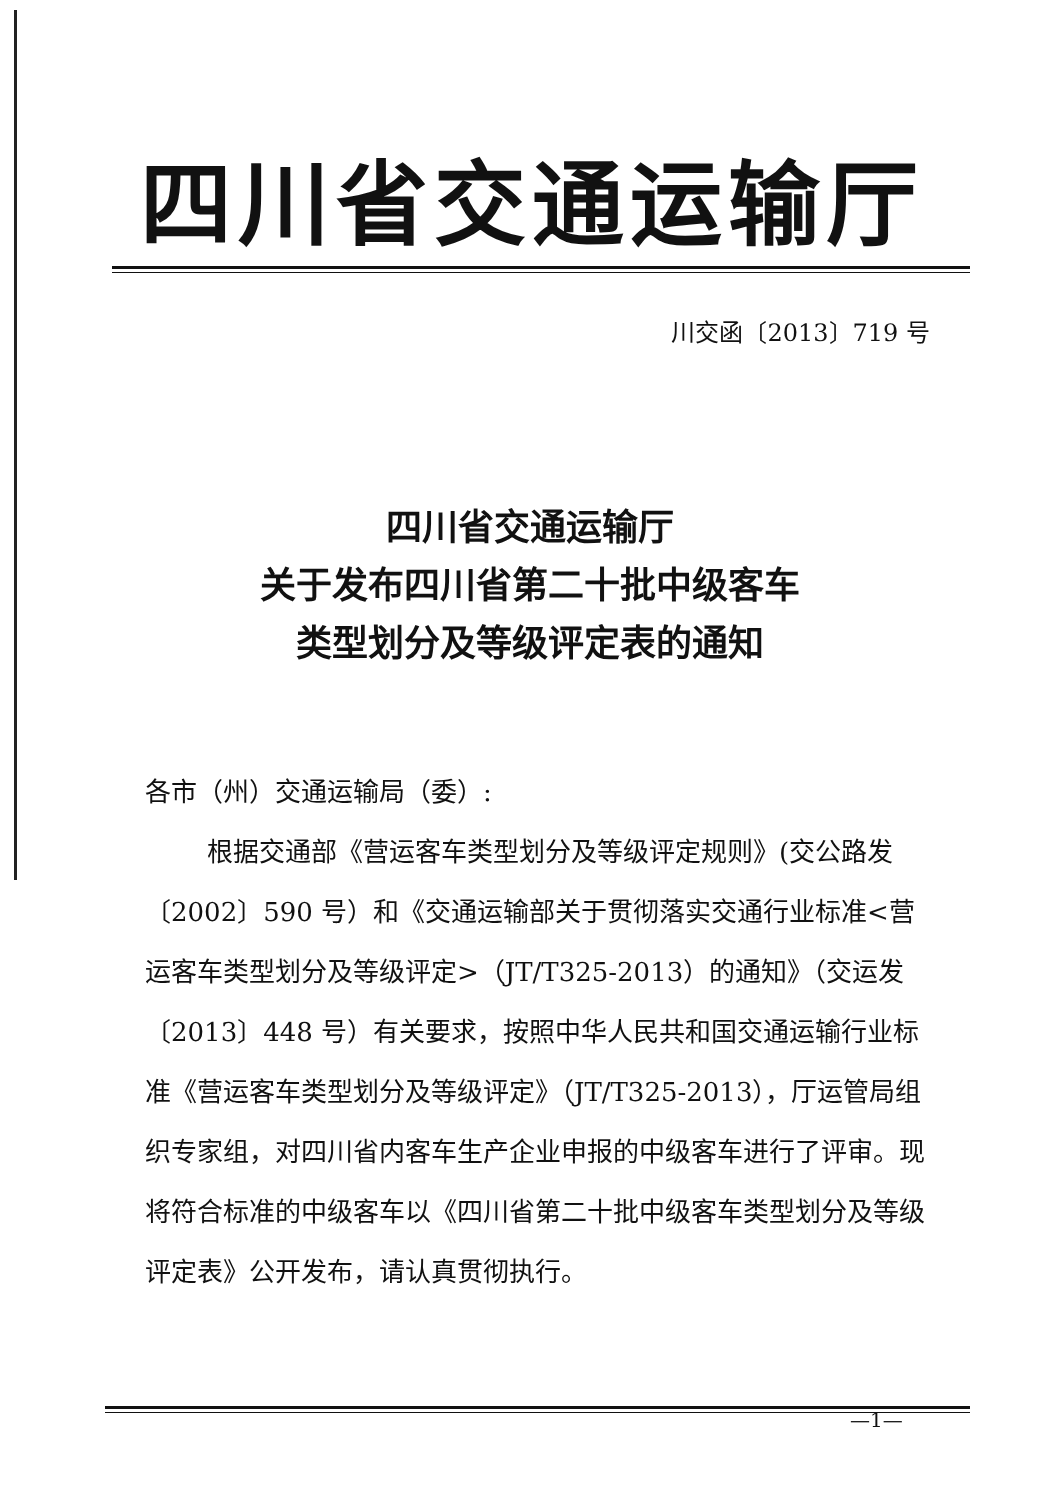四川省交通运输厅
川交函〔2013〕719 号
四川省交通运输厅
关于发布四川省第二十批中级客车
类型划分及等级评定表的通知
各市（州）交通运输局（委）:
根据交通部《营运客车类型划分及等级评定规则》(交公路发〔2002〕590 号）和《交通运输部关于贯彻落实交通行业标准<营运客车类型划分及等级评定>（JT/T325-2013）的通知》（交运发〔2013〕448 号）有关要求，按照中华人民共和国交通运输行业标准《营运客车类型划分及等级评定》（JT/T325-2013），厅运管局组织专家组，对四川省内客车生产企业申报的中级客车进行了评审。现将符合标准的中级客车以《四川省第二十批中级客车类型划分及等级评定表》公开发布，请认真贯彻执行。
—1—